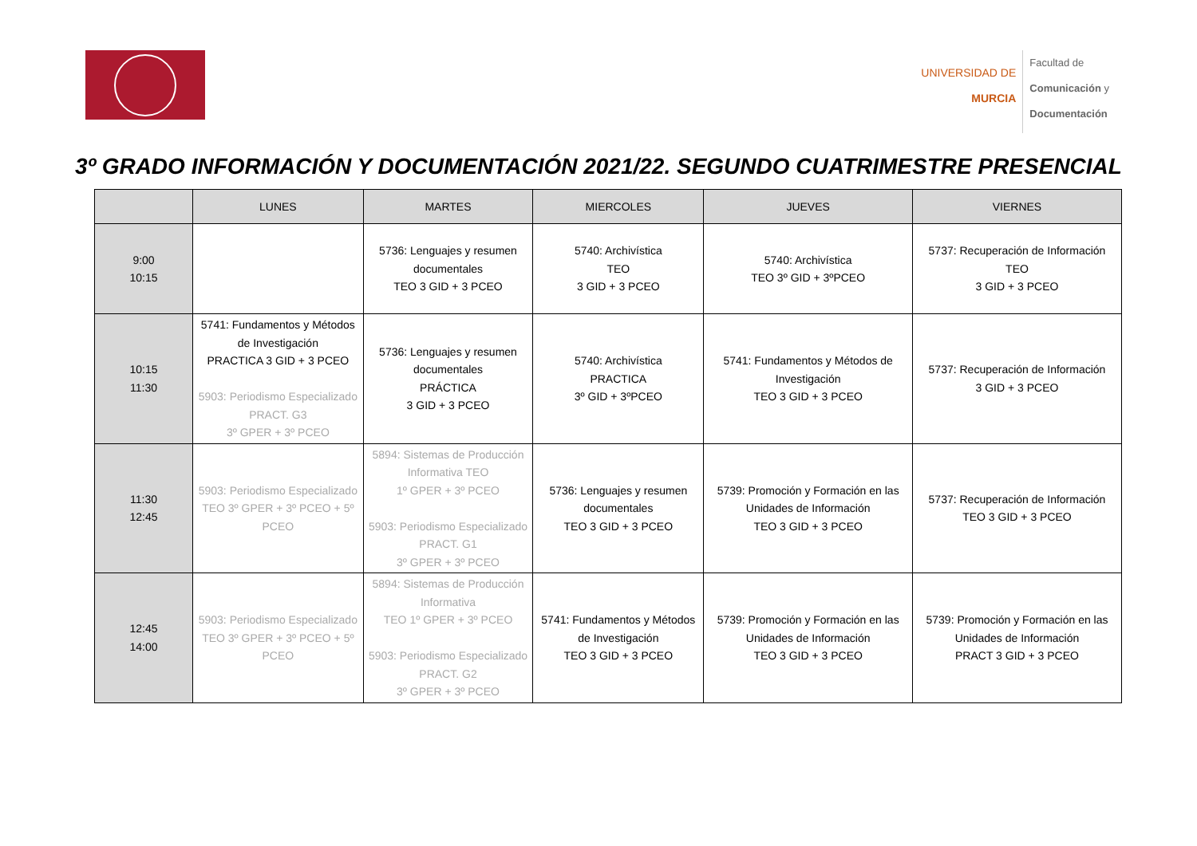UNIVERSIDAD DE
MURCIA
Facultad de
Comunicación y
Documentación
3º GRADO INFORMACIÓN Y DOCUMENTACIÓN 2021/22. SEGUNDO CUATRIMESTRE PRESENCIAL
| | LUNES | MARTES | MIERCOLES | JUEVES | VIERNES |
| --- | --- | --- | --- | --- | --- |
| 9:00 10:15 | | 5736: Lenguajes y resumen documentales TEO 3 GID + 3 PCEO | 5740: Archivística TEO 3 GID + 3 PCEO | 5740: Archivística TEO 3º GID + 3ºPCEO | 5737: Recuperación de Información TEO 3 GID + 3 PCEO |
| 10:15 11:30 | 5741: Fundamentos y Métodos de Investigación PRACTICA 3 GID + 3 PCEO 5903: Periodismo Especializado PRACT. G3 3º GPER + 3º PCEO | 5736: Lenguajes y resumen documentales PRÁCTICA 3 GID + 3 PCEO | 5740: Archivística PRACTICA 3º GID + 3ºPCEO | 5741: Fundamentos y Métodos de Investigación TEO 3 GID + 3 PCEO | 5737: Recuperación de Información 3 GID + 3 PCEO |
| 11:30 12:45 | 5903: Periodismo Especializado TEO 3º GPER + 3º PCEO + 5º PCEO | 5894: Sistemas de Producción Informativa TEO 1º GPER + 3º PCEO 5903: Periodismo Especializado PRACT. G1 3º GPER + 3º PCEO | 5736: Lenguajes y resumen documentales TEO 3 GID + 3 PCEO | 5739: Promoción y Formación en las Unidades de Información TEO 3 GID + 3 PCEO | 5737: Recuperación de Información TEO 3 GID + 3 PCEO |
| 12:45 14:00 | 5903: Periodismo Especializado TEO 3º GPER + 3º PCEO + 5º PCEO | 5894: Sistemas de Producción Informativa TEO 1º GPER + 3º PCEO 5903: Periodismo Especializado PRACT. G2 3º GPER + 3º PCEO | 5741: Fundamentos y Métodos de Investigación TEO 3 GID + 3 PCEO | 5739: Promoción y Formación en las Unidades de Información TEO 3 GID + 3 PCEO | 5739: Promoción y Formación en las Unidades de Información PRACT 3 GID + 3 PCEO |